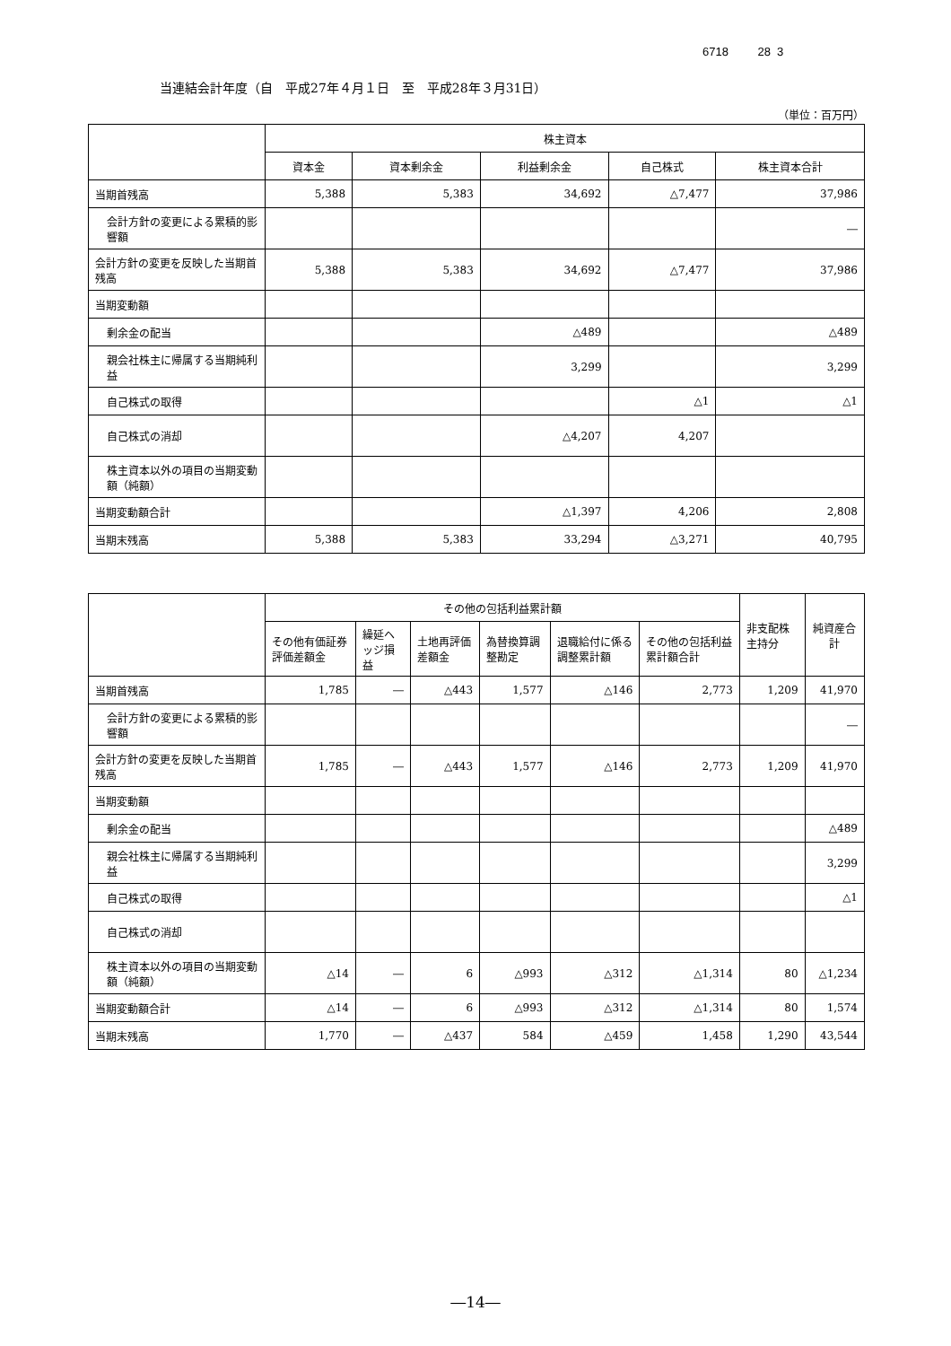6718 28 3
当連結会計年度（自　平成27年４月１日　至　平成28年３月31日）
（単位：百万円）
| | 株主資本 | | | | |
| --- | --- | --- | --- | --- | --- |
| | 資本金 | 資本剰余金 | 利益剰余金 | 自己株式 | 株主資本合計 |
| 当期首残高 | 5,388 | 5,383 | 34,692 | △7,477 | 37,986 |
| 会計方針の変更による累積的影響額 | | | | | ― |
| 会計方針の変更を反映した当期首残高 | 5,388 | 5,383 | 34,692 | △7,477 | 37,986 |
| 当期変動額 | | | | | |
| 剰余金の配当 | | | △489 | | △489 |
| 親会社株主に帰属する当期純利益 | | | 3,299 | | 3,299 |
| 自己株式の取得 | | | | △1 | △1 |
| 自己株式の消却 | | | △4,207 | 4,207 | |
| 株主資本以外の項目の当期変動額（純額） | | | | | |
| 当期変動額合計 | | | △1,397 | 4,206 | 2,808 |
| 当期末残高 | 5,388 | 5,383 | 33,294 | △3,271 | 40,795 |
| | その他の包括利益累計額 | | | | | | 非支配株主持分 | 純資産合計 |
| --- | --- | --- | --- | --- | --- | --- | --- | --- |
| | その他有価証券評価差額金 | 繰延ヘッジ損益 | 土地再評価差額金 | 為替換算調整勘定 | 退職給付に係る調整累計額 | その他の包括利益累計額合計 | | |
| 当期首残高 | 1,785 | ― | △443 | 1,577 | △146 | 2,773 | 1,209 | 41,970 |
| 会計方針の変更による累積的影響額 | | | | | | | | ― |
| 会計方針の変更を反映した当期首残高 | 1,785 | ― | △443 | 1,577 | △146 | 2,773 | 1,209 | 41,970 |
| 当期変動額 | | | | | | | | |
| 剰余金の配当 | | | | | | | | △489 |
| 親会社株主に帰属する当期純利益 | | | | | | | | 3,299 |
| 自己株式の取得 | | | | | | | | △1 |
| 自己株式の消却 | | | | | | | | |
| 株主資本以外の項目の当期変動額（純額） | △14 | ― | 6 | △993 | △312 | △1,314 | 80 | △1,234 |
| 当期変動額合計 | △14 | ― | 6 | △993 | △312 | △1,314 | 80 | 1,574 |
| 当期末残高 | 1,770 | ― | △437 | 584 | △459 | 1,458 | 1,290 | 43,544 |
―14―